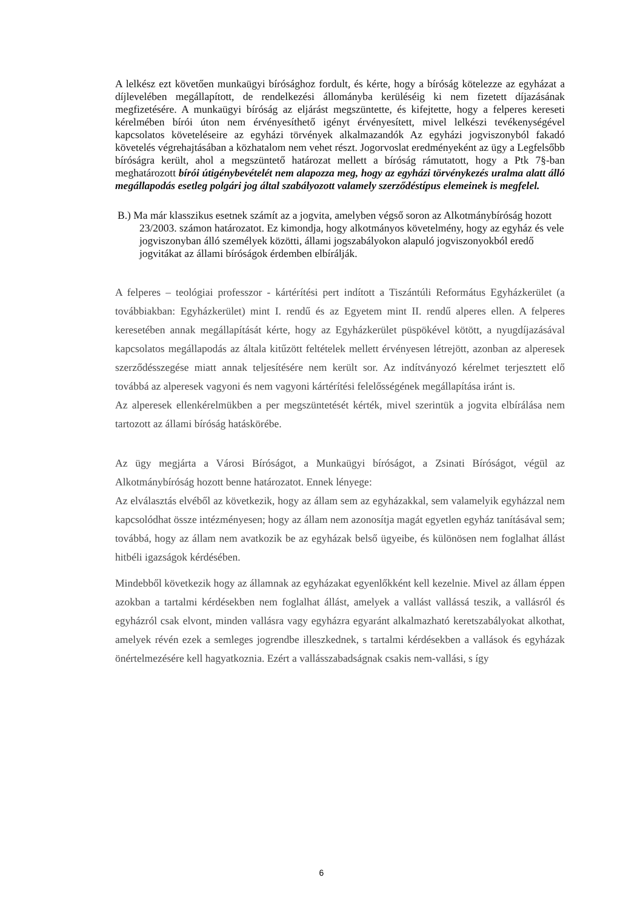A lelkész ezt követően munkaügyi bírósághoz fordult, és kérte, hogy a bíróság kötelezze az egyházat a díjlevelében megállapított, de rendelkezési állományba kerüléséig ki nem fizetett díjazásának megfizetésére. A munkaügyi bíróság az eljárást megszüntette, és kifejtette, hogy a felperes kereseti kérelmében bírói úton nem érvényesíthető igényt érvényesített, mivel lelkészi tevékenységével kapcsolatos követeléseire az egyházi törvények alkalmazandók Az egyházi jogviszonyból fakadó követelés végrehajtásában a közhatalom nem vehet részt. Jogorvoslat eredményeként az ügy a Legfelsőbb bíróságra került, ahol a megszüntető határozat mellett a bíróság rámutatott, hogy a Ptk 7§-ban meghatározott bírói útigénybevételét nem alapozza meg, hogy az egyházi törvénykezés uralma alatt álló megállapodás esetleg polgári jog által szabályozott valamely szerződéstípus elemeinek is megfelel.
B.) Ma már klasszikus esetnek számít az a jogvita, amelyben végső soron az Alkotmánybíróság hozott 23/2003. számon határozatot. Ez kimondja, hogy alkotmányos követelmény, hogy az egyház és vele jogviszonyban álló személyek közötti, állami jogszabályokon alapuló jogviszonyokból eredő jogvitákat az állami bíróságok érdemben elbírálják.
A felperes – teológiai professzor - kártérítési pert indított a Tiszántúli Református Egyházkerület (a továbbiakban: Egyházkerület) mint I. rendű és az Egyetem mint II. rendű alperes ellen. A felperes keresetében annak megállapítását kérte, hogy az Egyházkerület püspökével kötött, a nyugdíjazásával kapcsolatos megállapodás az általa kitűzött feltételek mellett érvényesen létrejött, azonban az alperesek szerződésszegése miatt annak teljesítésére nem került sor. Az indítványozó kérelmet terjesztett elő továbbá az alperesek vagyoni és nem vagyoni kártérítési felelősségének megállapítása iránt is.
Az alperesek ellenkérelmükben a per megszüntetését kérték, mivel szerintük a jogvita elbírálása nem tartozott az állami bíróság hatáskörébe.
Az ügy megjárta a Városi Bíróságot, a Munkaügyi bíróságot, a Zsinati Bíróságot, végül az Alkotmánybíróság hozott benne határozatot. Ennek lényege:
Az elválasztás elvéből az következik, hogy az állam sem az egyházakkal, sem valamelyik egyházzal nem kapcsolódhat össze intézményesen; hogy az állam nem azonosítja magát egyetlen egyház tanításával sem; továbbá, hogy az állam nem avatkozik be az egyházak belső ügyeibe, és különösen nem foglalhat állást hitbéli igazságok kérdésében.
Mindebből következik hogy az államnak az egyházakat egyenlőkként kell kezelnie. Mivel az állam éppen azokban a tartalmi kérdésekben nem foglalhat állást, amelyek a vallást vallássá teszik, a vallásról és egyházról csak elvont, minden vallásra vagy egyházra egyaránt alkalmazható keretszabályokat alkothat, amelyek révén ezek a semleges jogrendbe illeszkednek, s tartalmi kérdésekben a vallások és egyházak önértelmezésére kell hagyatkoznia. Ezért a vallásszabadságnak csakis nem-vallási, s így
6